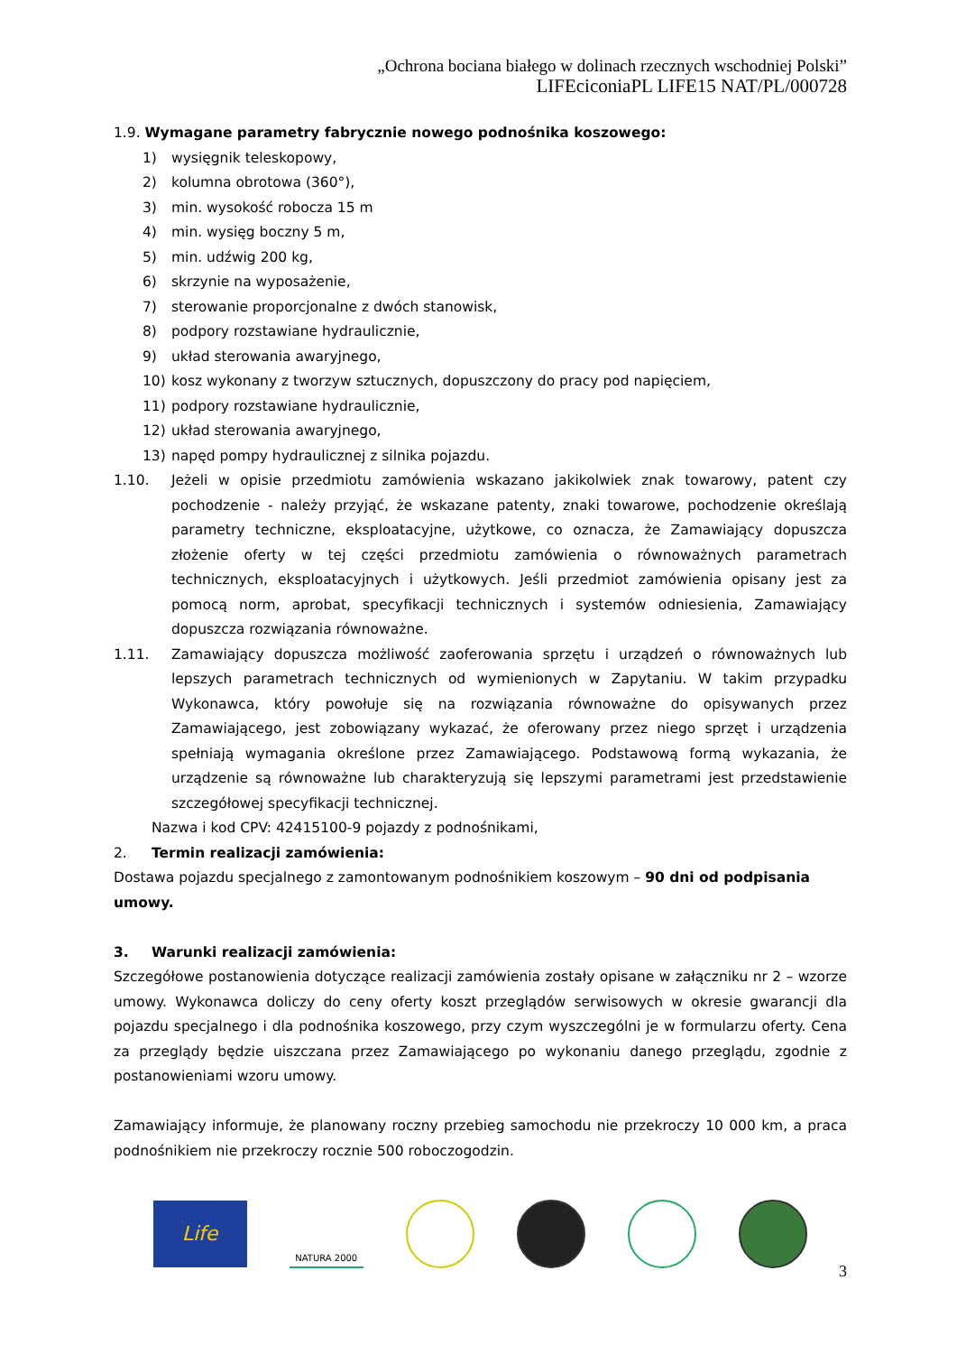„Ochrona bociana białego w dolinach rzecznych wschodniej Polski”
LIFEciconiaPL LIFE15 NAT/PL/000728
1.9. Wymagane parametry fabrycznie nowego podnośnika koszowego:
1) wysięgnik teleskopowy,
2) kolumna obrotowa (360°),
3) min. wysokość robocza 15 m
4) min. wysięg boczny 5 m,
5) min. udźwig 200 kg,
6) skrzynie na wyposażenie,
7) sterowanie proporcjonalne z dwóch stanowisk,
8) podpory rozstawiane hydraulicznie,
9) układ sterowania awaryjnego,
10) kosz wykonany z tworzyw sztucznych, dopuszczony do pracy pod napięciem,
11) podpory rozstawiane hydraulicznie,
12) układ sterowania awaryjnego,
13) napęd pompy hydraulicznej z silnika pojazdu.
1.10. Jeżeli w opisie przedmiotu zamówienia wskazano jakikolwiek znak towarowy, patent czy pochodzenie - należy przyjąć, że wskazane patenty, znaki towarowe, pochodzenie określają parametry techniczne, eksploatacyjne, użytkowe, co oznacza, że Zamawiający dopuszcza złożenie oferty w tej części przedmiotu zamówienia o równoważnych parametrach technicznych, eksploatacyjnych i użytkowych. Jeśli przedmiot zamówienia opisany jest za pomocą norm, aprobat, specyfikacji technicznych i systemów odniesienia, Zamawiający dopuszcza rozwiązania równoważne.
1.11. Zamawiający dopuszcza możliwość zaoferowania sprzętu i urządzeń o równoważnych lub lepszych parametrach technicznych od wymienionych w Zapytaniu. W takim przypadku Wykonawca, który powołuje się na rozwiązania równoważne do opisywanych przez Zamawiającego, jest zobowiązany wykazać, że oferowany przez niego sprzęt i urządzenia spełniają wymagania określone przez Zamawiającego. Podstawową formą wykazania, że urządzenie są równoważne lub charakteryzują się lepszymi parametrami jest przedstawienie szczegółowej specyfikacji technicznej.
Nazwa i kod CPV: 42415100-9 pojazdy z podnośnikami,
2. Termin realizacji zamówienia:
Dostawa pojazdu specjalnego z zamontowanym podnośnikiem koszowym – 90 dni od podpisania umowy.
3. Warunki realizacji zamówienia:
Szczegółowe postanowienia dotyczące realizacji zamówienia zostały opisane w załączniku nr 2 – wzorze umowy. Wykonawca doliczy do ceny oferty koszt przeglądów serwisowych w okresie gwarancji dla pojazdu specjalnego i dla podnośnika koszowego, przy czym wyszczególni je w formularzu oferty. Cena za przeglądy będzie uiszczana przez Zamawiającego po wykonaniu danego przeglądu, zgodnie z postanowieniami wzoru umowy.
Zamawiający informuje, że planowany roczny przebieg samochodu nie przekroczy 10 000 km, a praca podnośnikiem nie przekroczy rocznie 500 roboczogodzin.
Life
NATURA 2000
3